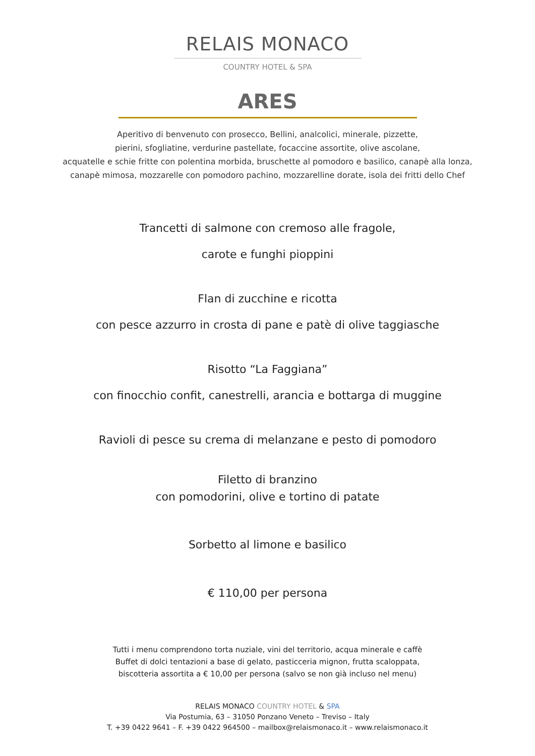RELAIS MONACO
COUNTRY HOTEL & SPA
ARES
Aperitivo di benvenuto con prosecco, Bellini, analcolici, minerale, pizzette,
pierini, sfogliatine, verdurine pastellate, focaccine assortite, olive ascolane,
acquatelle e schie fritte con polentina morbida, bruschette al pomodoro e basilico, canapè alla lonza,
canapè mimosa, mozzarelle con pomodoro pachino, mozzarelline dorate, isola dei fritti dello Chef
Trancetti di salmone con cremoso alle fragole,
carote e funghi pioppini
Flan di zucchine e ricotta
con pesce azzurro in crosta di pane e patè di olive taggiasche
Risotto “La Faggiana”
con finocchio confit, canestrelli, arancia e bottarga di muggine
Ravioli di pesce su crema di melanzane e pesto di pomodoro
Filetto di branzino
con pomodorini, olive e tortino di patate
Sorbetto al limone e basilico
€ 110,00 per persona
Tutti i menu comprendono torta nuziale, vini del territorio, acqua minerale e caffè
Buffet di dolci tentazioni a base di gelato, pasticceria mignon, frutta scaloppata,
biscotteria assortita a € 10,00 per persona (salvo se non già incluso nel menu)
RELAIS MONACO COUNTRY HOTEL & SPA
Via Postumia, 63 – 31050 Ponzano Veneto – Treviso – Italy
T. +39 0422 9641 – F. +39 0422 964500 – mailbox@relaismonaco.it – www.relaismonaco.it